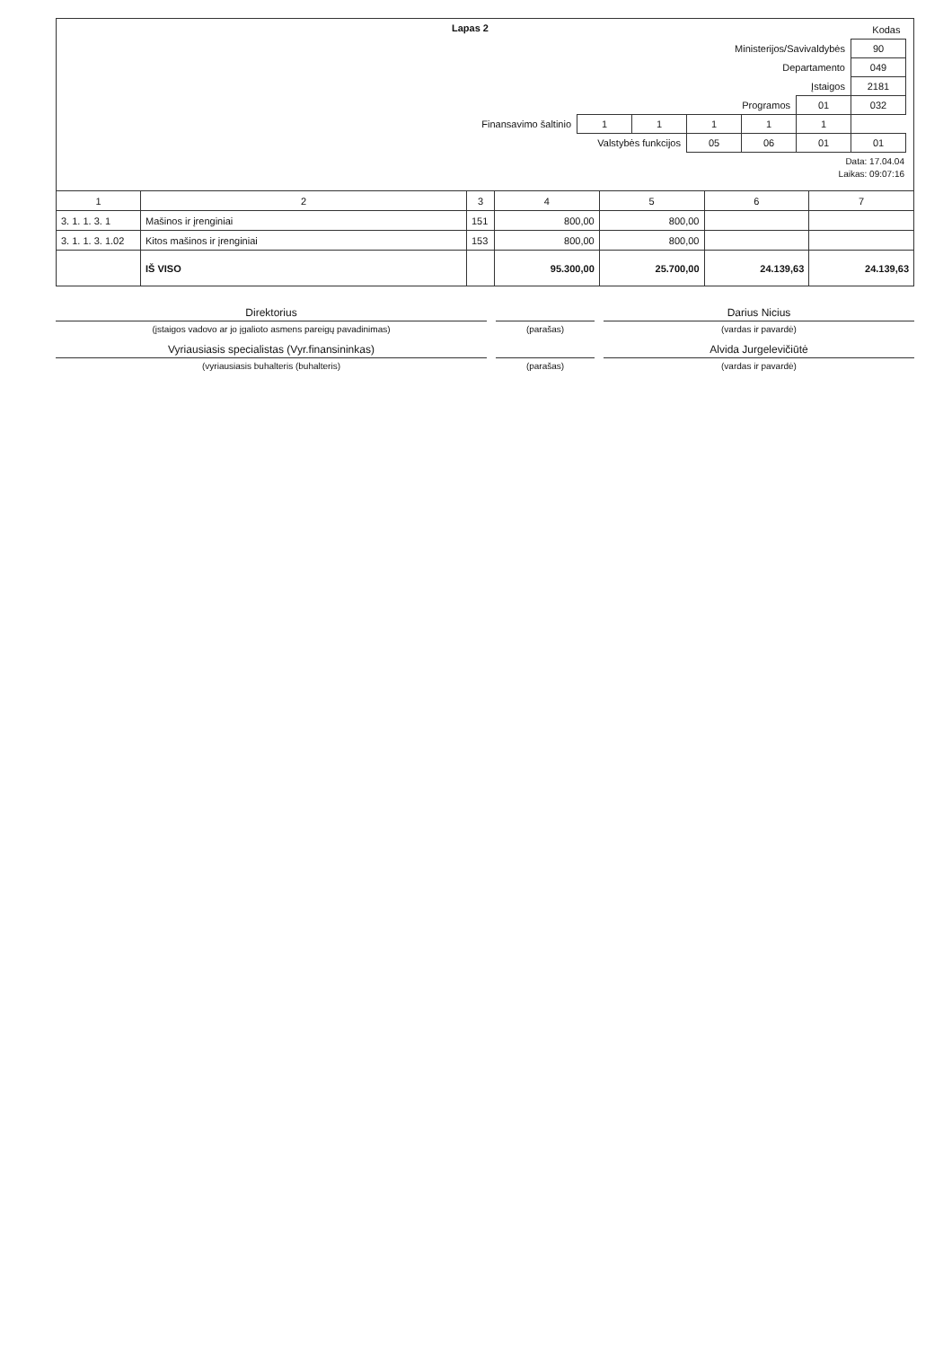Lapas 2
| | | | | | | Kodas |
| Ministerijos/Savivaldybės | | | | | | 90 |
| Departamento | | | | | | 049 |
| Įstaigos | | | | | | 2181 |
| Programos | | | | | 01 | 032 |
| Finansavimo šaltinio | 1 | 1 | 1 | 1 | 1 | |
| Valstybės funkcijos | 05 | 06 | 01 | 01 |
Data: 17.04.04
Laikas: 09:07:16
| 1 | 2 | 3 | 4 | 5 | 6 | 7 |
| --- | --- | --- | --- | --- | --- | --- |
| 3. 1. 1. 3. 1 | Mašinos ir įrenginiai | 151 | 800,00 | 800,00 | | |
| 3. 1. 1. 3. 1.02 | Kitos mašinos ir įrenginiai | 153 | 800,00 | 800,00 | | |
| | IŠ VISO | | 95.300,00 | 25.700,00 | 24.139,63 | 24.139,63 |
Direktorius
Darius Nicius
(įstaigos vadovo ar jo įgalioto asmens pareigų pavadinimas)
(parašas)
(vardas ir pavardė)
Vyriausiasis specialistas (Vyr.finansininkas)
Alvida Jurgelevičiūtė
(vyriausiasis buhalteris (buhalteris)
(parašas)
(vardas ir pavardė)